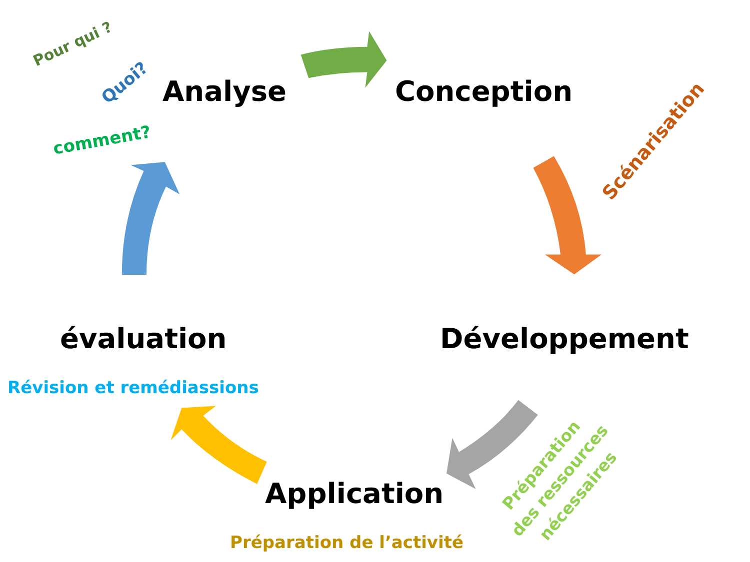Pour qui ?
Quoi? Analyse Conception
comment? Scénarisation
évaluation Développement
Révision et remédiassions
Préparation
des ressources
nécessaires
Application
Préparation de l’activité